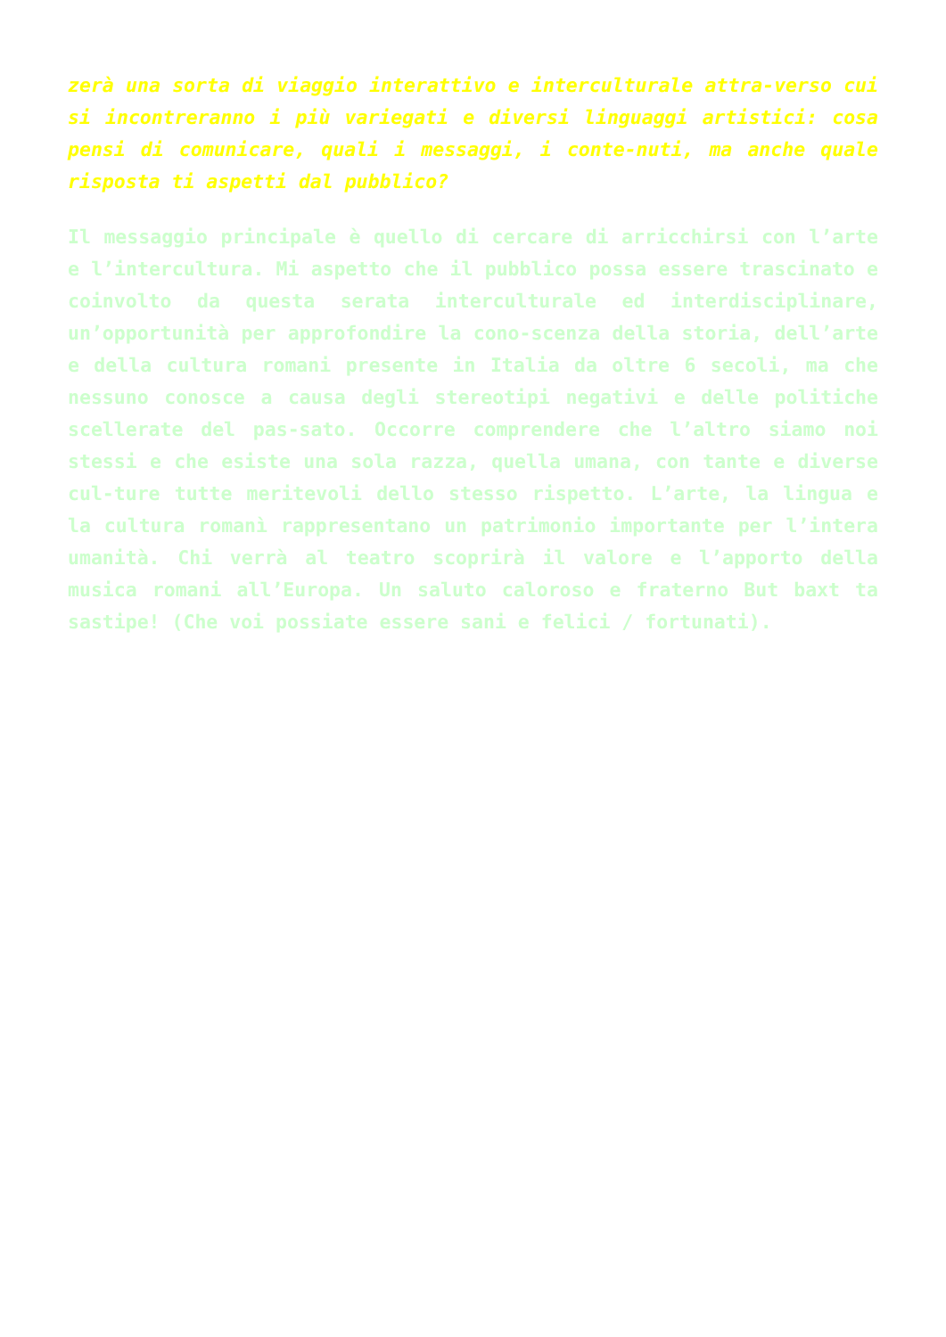zerà una sorta di viaggio interattivo e interculturale attra-verso cui si incontreranno i più variegati e diversi linguaggi artistici: cosa pensi di comunicare, quali i messaggi, i conte-nuti, ma anche quale risposta ti aspetti dal pubblico?
Il messaggio principale è quello di cercare di arricchirsi con l’arte e l’intercultura. Mi aspetto che il pubblico possa essere trascinato e coinvolto da questa serata interculturale ed interdisciplinare, un’opportunità per approfondire la cono-scenza della storia, dell’arte e della cultura romani presente in Italia da oltre 6 secoli, ma che nessuno conosce a causa degli stereotipi negativi e delle politiche scellerate del pas-sato. Occorre comprendere che l’altro siamo noi stessi e che esiste una sola razza, quella umana, con tante e diverse cul-ture tutte meritevoli dello stesso rispetto. L’arte, la lingua e la cultura romanì rappresentano un patrimonio importante per l’intera umanità. Chi verrà al teatro scoprirà il valore e l’apporto della musica romani all’Europa. Un saluto caloroso e fraterno But baxt ta sastipe! (Che voi possiate essere sani e felici / fortunati).